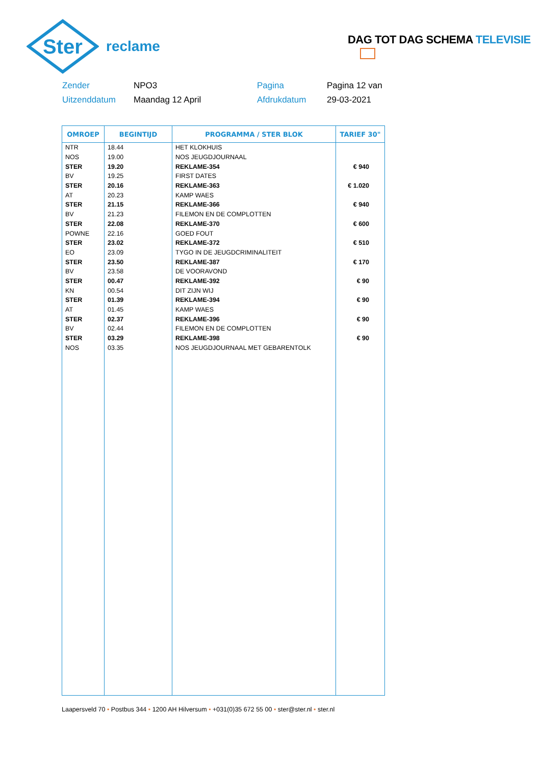Ster
reclame
DAG TOT DAG SCHEMA TELEVISIE
Zender
NPO3
Pagina
Pagina 12 van
Uitzenddatum
Maandag 12 April
Afdrukdatum
29-03-2021
| OMROEP | BEGINTIJD | PROGRAMMA / STER BLOK | TARIEF 30" |
| --- | --- | --- | --- |
| NTR | 18.44 | HET KLOKHUIS | |
| NOS | 19.00 | NOS JEUGDJOURNAAL | |
| STER | 19.20 | REKLAME-354 | € 940 |
| BV | 19.25 | FIRST DATES | |
| STER | 20.16 | REKLAME-363 | € 1.020 |
| AT | 20.23 | KAMP WAES | |
| STER | 21.15 | REKLAME-366 | € 940 |
| BV | 21.23 | FILEMON EN DE COMPLOTTEN | |
| STER | 22.08 | REKLAME-370 | € 600 |
| POWNE | 22.16 | GOED FOUT | |
| STER | 23.02 | REKLAME-372 | € 510 |
| EO | 23.09 | TYGO IN DE JEUGDCRIMINALITEIT | |
| STER | 23.50 | REKLAME-387 | € 170 |
| BV | 23.58 | DE VOORAVOND | |
| STER | 00.47 | REKLAME-392 | € 90 |
| KN | 00.54 | DIT ZIJN WIJ | |
| STER | 01.39 | REKLAME-394 | € 90 |
| AT | 01.45 | KAMP WAES | |
| STER | 02.37 | REKLAME-396 | € 90 |
| BV | 02.44 | FILEMON EN DE COMPLOTTEN | |
| STER | 03.29 | REKLAME-398 | € 90 |
| NOS | 03.35 | NOS JEUGDJOURNAAL MET GEBARENTOLK | |
Laapersveld 70 • Postbus 344 • 1200 AH Hilversum • +031(0)35 672 55 00 • ster@ster.nl • ster.nl